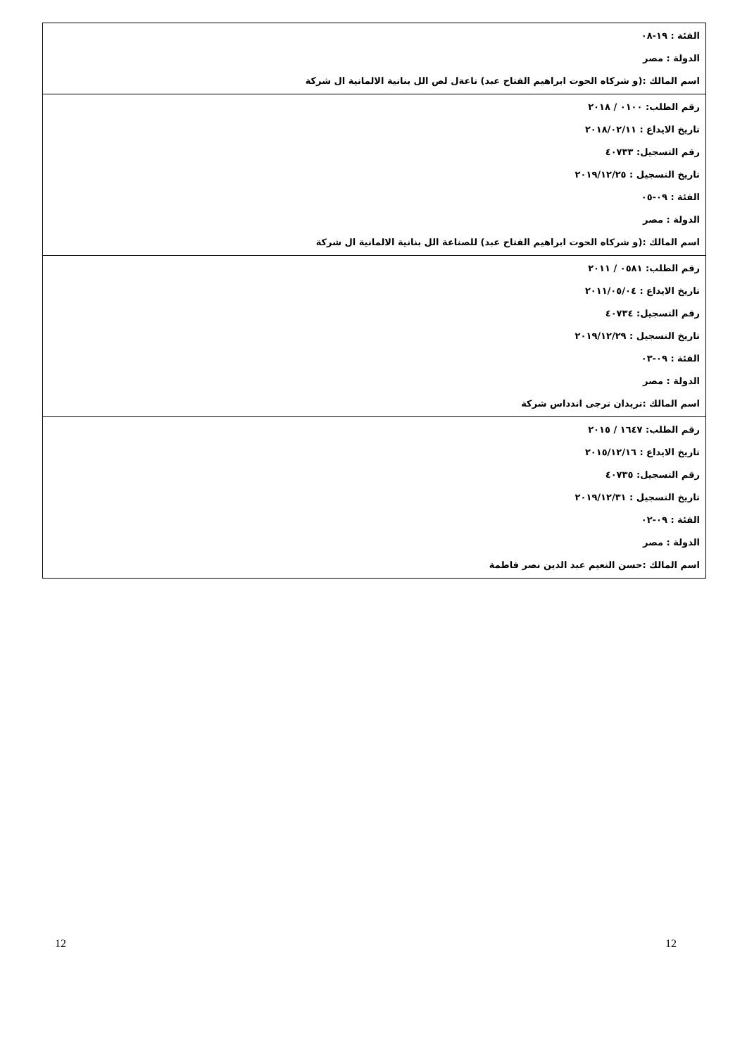| الفئة : ١٩-٠٨ الدولة : مصر اسم المالك :(و شركاه الحوت ابراهيم الفتاح عبد) ناعةل لص الل بنانية الالمانية ال شركة |
| رقم الطلب: ٠١٠٠ / ٢٠١٨ تاريخ الايداع : ٢٠١٨/٠٢/١١ رقم التسجيل: ٤٠٧٣٣ تاريخ التسجيل : ٢٠١٩/١٢/٢٥ الفئة : ٠٩-٠٥ الدولة : مصر اسم المالك :(و شركاه الحوت ابراهيم الفتاح عبد) للصناعة الل بنانية الالمانية ال شركة |
| رقم الطلب: ٠٥٨١ / ٢٠١١ تاريخ الايداع : ٢٠١١/٠٥/٠٤ رقم التسجيل: ٤٠٧٣٤ تاريخ التسجيل : ٢٠١٩/١٢/٢٩ الفئة : ٠٩-٠٣ الدولة : مصر اسم المالك :تريدان ترجى اندداس شركة |
| رقم الطلب: ١٦٤٧ / ٢٠١٥ تاريخ الايداع : ٢٠١٥/١٢/١٦ رقم التسجيل: ٤٠٧٣٥ تاريخ التسجيل : ٢٠١٩/١٢/٣١ الفئة : ٠٩-٠٢ الدولة : مصر اسم المالك :حسن النعيم عبد الدين نصر فاطمة |
12 12